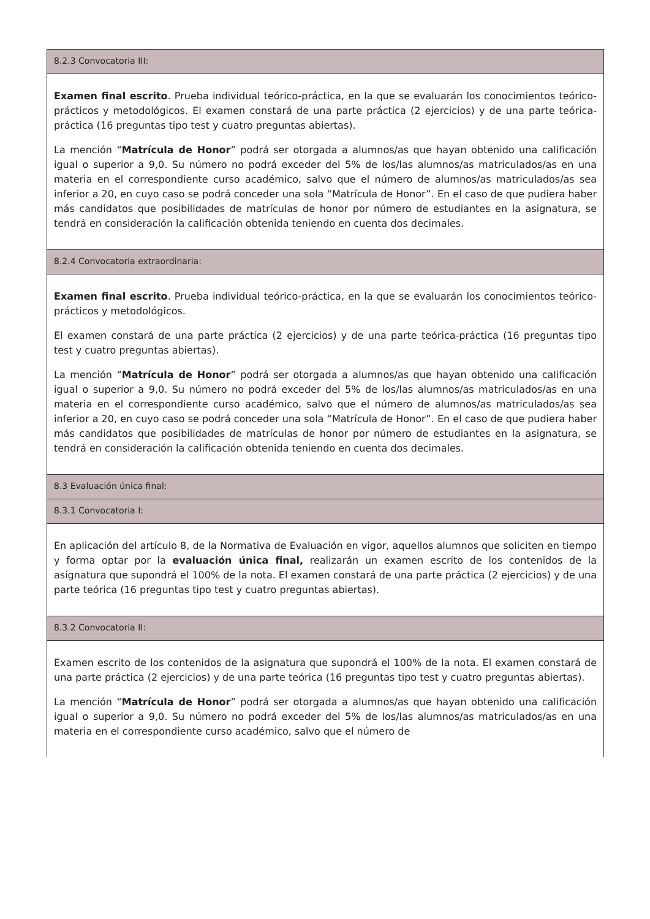8.2.3 Convocatoria III:
Examen final escrito. Prueba individual teórico-práctica, en la que se evaluarán los conocimientos teórico-prácticos y metodológicos. El examen constará de una parte práctica (2 ejercicios) y de una parte teórica-práctica (16 preguntas tipo test y cuatro preguntas abiertas).
La mención “Matrícula de Honor” podrá ser otorgada a alumnos/as que hayan obtenido una calificación igual o superior a 9,0. Su número no podrá exceder del 5% de los/las alumnos/as matriculados/as en una materia en el correspondiente curso académico, salvo que el número de alumnos/as matriculados/as sea inferior a 20, en cuyo caso se podrá conceder una sola “Matrícula de Honor”. En el caso de que pudiera haber más candidatos que posibilidades de matrículas de honor por número de estudiantes en la asignatura, se tendrá en consideración la calificación obtenida teniendo en cuenta dos decimales.
8.2.4 Convocatoria extraordinaria:
Examen final escrito. Prueba individual teórico-práctica, en la que se evaluarán los conocimientos teórico-prácticos y metodológicos.
El examen constará de una parte práctica (2 ejercicios) y de una parte teórica-práctica (16 preguntas tipo test y cuatro preguntas abiertas).
La mención “Matrícula de Honor” podrá ser otorgada a alumnos/as que hayan obtenido una calificación igual o superior a 9,0. Su número no podrá exceder del 5% de los/las alumnos/as matriculados/as en una materia en el correspondiente curso académico, salvo que el número de alumnos/as matriculados/as sea inferior a 20, en cuyo caso se podrá conceder una sola “Matrícula de Honor”. En el caso de que pudiera haber más candidatos que posibilidades de matrículas de honor por número de estudiantes en la asignatura, se tendrá en consideración la calificación obtenida teniendo en cuenta dos decimales.
8.3 Evaluación única final:
8.3.1 Convocatoria I:
En aplicación del artículo 8, de la Normativa de Evaluación en vigor, aquellos alumnos que soliciten en tiempo y forma optar por la evaluación única final, realizarán un examen escrito de los contenidos de la asignatura que supondrá el 100% de la nota. El examen constará de una parte práctica (2 ejercicios) y de una parte teórica (16 preguntas tipo test y cuatro preguntas abiertas).
8.3.2 Convocatoria II:
Examen escrito de los contenidos de la asignatura que supondrá el 100% de la nota. El examen constará de una parte práctica (2 ejercicios) y de una parte teórica (16 preguntas tipo test y cuatro preguntas abiertas).
La mención “Matrícula de Honor” podrá ser otorgada a alumnos/as que hayan obtenido una calificación igual o superior a 9,0. Su número no podrá exceder del 5% de los/las alumnos/as matriculados/as en una materia en el correspondiente curso académico, salvo que el número de